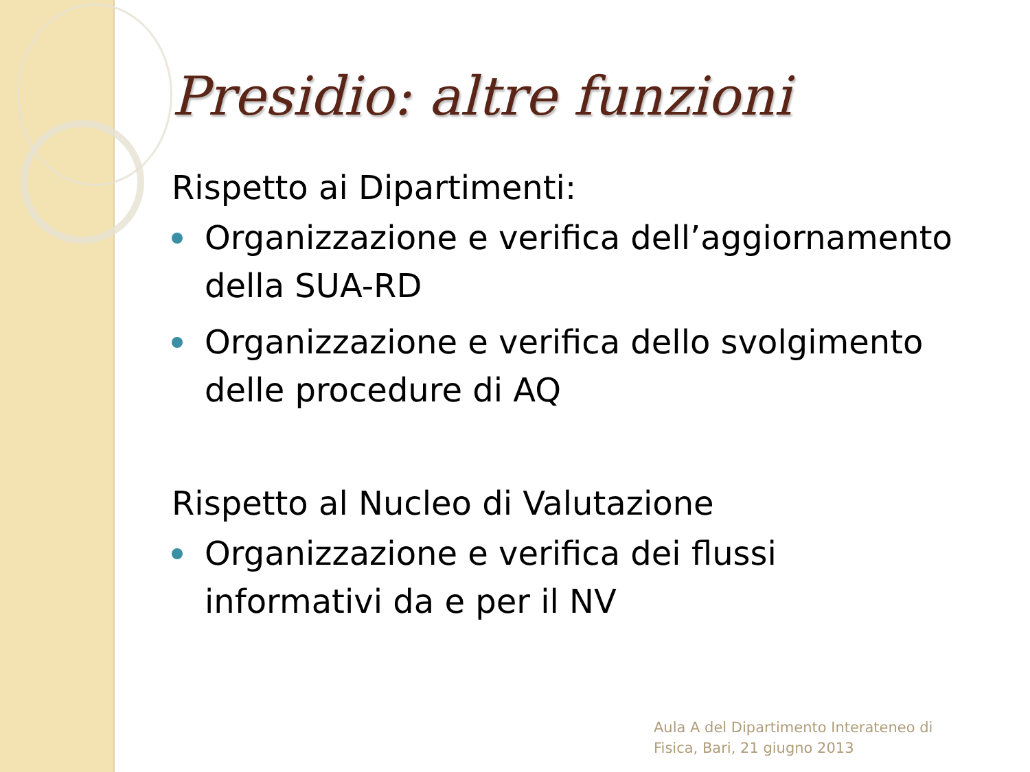Presidio: altre funzioni
Rispetto ai Dipartimenti:
Organizzazione e verifica dell’aggiornamento della SUA-RD
Organizzazione e verifica dello svolgimento delle procedure di AQ
Rispetto al Nucleo di Valutazione
Organizzazione e verifica dei flussi informativi da e per il NV
Aula A del Dipartimento Interateneo di
Fisica, Bari, 21 giugno 2013